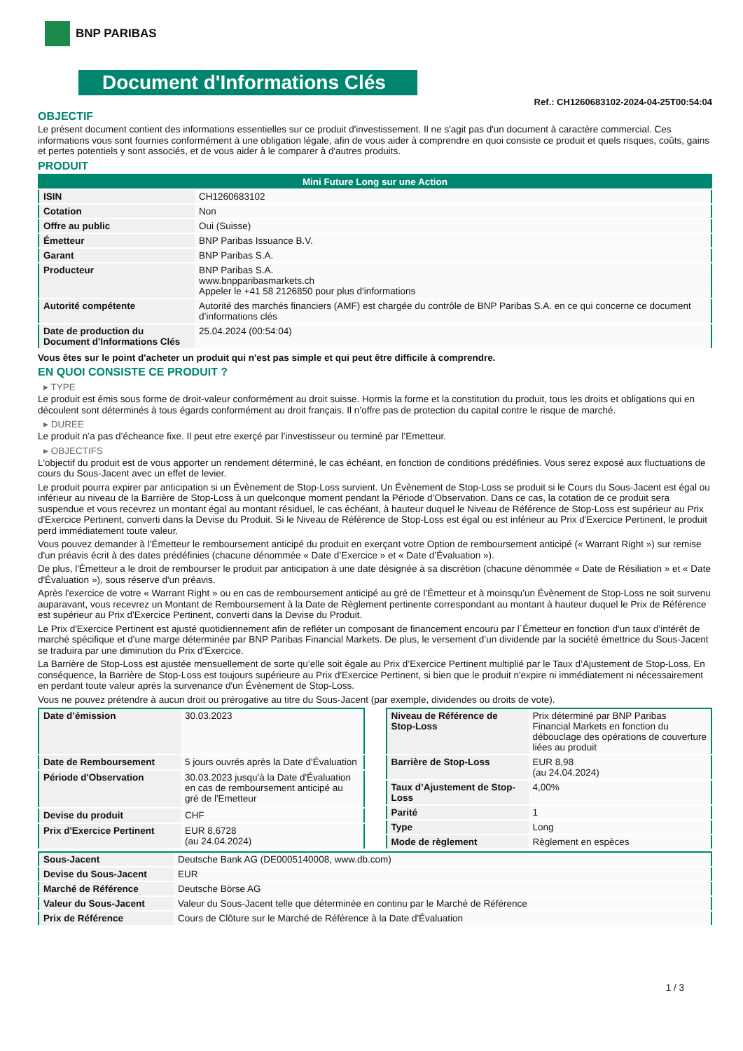BNP PARIBAS
Document d'Informations Clés
Ref.: CH1260683102-2024-04-25T00:54:04
OBJECTIF
Le présent document contient des informations essentielles sur ce produit d'investissement. Il ne s'agit pas d'un document à caractère commercial. Ces informations vous sont fournies conformément à une obligation légale, afin de vous aider à comprendre en quoi consiste ce produit et quels risques, coûts, gains et pertes potentiels y sont associés, et de vous aider à le comparer à d'autres produits.
PRODUIT
| Mini Future Long sur une Action | |
| ISIN | CH1260683102 |
| Cotation | Non |
| Offre au public | Oui (Suisse) |
| Émetteur | BNP Paribas Issuance B.V. |
| Garant | BNP Paribas S.A. |
| Producteur | BNP Paribas S.A. www.bnpparibasmarkets.ch Appeler le +41 58 2126850 pour plus d'informations |
| Autorité compétente | Autorité des marchés financiers (AMF) est chargée du contrôle de BNP Paribas S.A. en ce qui concerne ce document d’informations clés |
| Date de production du Document d'Informations Clés | 25.04.2024 (00:54:04) |
Vous êtes sur le point d'acheter un produit qui n'est pas simple et qui peut être difficile à comprendre.
EN QUOI CONSISTE CE PRODUIT ?
▸ TYPE
Le produit est émis sous forme de droit-valeur conformément au droit suisse. Hormis la forme et la constitution du produit, tous les droits et obligations qui en découlent sont déterminés à tous égards conformément au droit français. Il n’offre pas de protection du capital contre le risque de marché.
▸ DUREE
Le produit n’a pas d’écheance fixe. Il peut etre exerçé par l’investisseur ou terminé par l’Emetteur.
▸ OBJECTIFS
L'objectif du produit est de vous apporter un rendement déterminé, le cas échéant, en fonction de conditions prédéfinies. Vous serez exposé aux fluctuations de cours du Sous-Jacent avec un effet de levier.
Le produit pourra expirer par anticipation si un Évènement de Stop-Loss survient. Un Évènement de Stop-Loss se produit si le Cours du Sous-Jacent est égal ou inférieur au niveau de la Barrière de Stop-Loss à un quelconque moment pendant la Période d’Observation. Dans ce cas, la cotation de ce produit sera suspendue et vous recevrez un montant égal au montant résiduel, le cas échéant, à hauteur duquel le Niveau de Référence de Stop-Loss est supérieur au Prix d'Exercice Pertinent, converti dans la Devise du Produit. Si le Niveau de Référence de Stop-Loss est égal ou est inférieur au Prix d'Exercice Pertinent, le produit perd immédiatement toute valeur.
Vous pouvez demander à l'Émetteur le remboursement anticipé du produit en exerçant votre Option de remboursement anticipé (« Warrant Right ») sur remise d'un préavis écrit à des dates prédéfinies (chacune dénommée « Date d’Exercice » et « Date d’Évaluation »).
De plus, l'Émetteur a le droit de rembourser le produit par anticipation à une date désignée à sa discrétion (chacune dénommée « Date de Résiliation » et « Date d'Évaluation »), sous réserve d'un préavis.
Après l'exercice de votre « Warrant Right » ou en cas de remboursement anticipé au gré de l'Émetteur et à moinsqu’un Évènement de Stop-Loss ne soit survenu auparavant, vous recevrez un Montant de Remboursement à la Date de Règlement pertinente correspondant au montant à hauteur duquel le Prix de Référence est supérieur au Prix d'Exercice Pertinent, converti dans la Devise du Produit.
Le Prix d'Exercice Pertinent est ajusté quotidiennement afin de refléter un composant de financement encouru par l´Émetteur en fonction d'un taux d’intérêt de marché spécifique et d'une marge déterminée par BNP Paribas Financial Markets. De plus, le versement d’un dividende par la société émettrice du Sous-Jacent se traduira par une diminution du Prix d'Exercice.
La Barrière de Stop-Loss est ajustée mensuellement de sorte qu’elle soit égale au Prix d’Exercice Pertinent multiplié par le Taux d’Ajustement de Stop-Loss. En conséquence, la Barrière de Stop-Loss est toujours supérieure au Prix d'Exercice Pertinent, si bien que le produit n'expire ni immédiatement ni nécessairement en perdant toute valeur après la survenance d'un Évènement de Stop-Loss.
Vous ne pouvez prétendre à aucun droit ou prérogative au titre du Sous-Jacent (par exemple, dividendes ou droits de vote).
| Date d’émission | 30.03.2023 |
| Date de Remboursement | 5 jours ouvrés après la Date d'Évaluation |
| Période d'Observation | 30.03.2023 jusqu'à la Date d'Évaluation en cas de remboursement anticipé au gré de l'Emetteur |
| Devise du produit | CHF |
| Prix d'Exercice Pertinent | EUR 8,6728 (au 24.04.2024) |
| Niveau de Référence de Stop-Loss | Prix déterminé par BNP Paribas Financial Markets en fonction du débouclage des opérations de couverture liées au produit |
| Barrière de Stop-Loss | EUR 8,98 (au 24.04.2024) |
| Taux d’Ajustement de Stop-Loss | 4,00% |
| Parité | 1 |
| Type | Long |
| Mode de règlement | Règlement en espèces |
| Sous-Jacent | Deutsche Bank AG (DE0005140008, www.db.com) |
| Devise du Sous-Jacent | EUR |
| Marché de Référence | Deutsche Börse AG |
| Valeur du Sous-Jacent | Valeur du Sous-Jacent telle que déterminée en continu par le Marché de Référence |
| Prix de Référence | Cours de Clôture sur le Marché de Référence à la Date d'Évaluation |
1 / 3